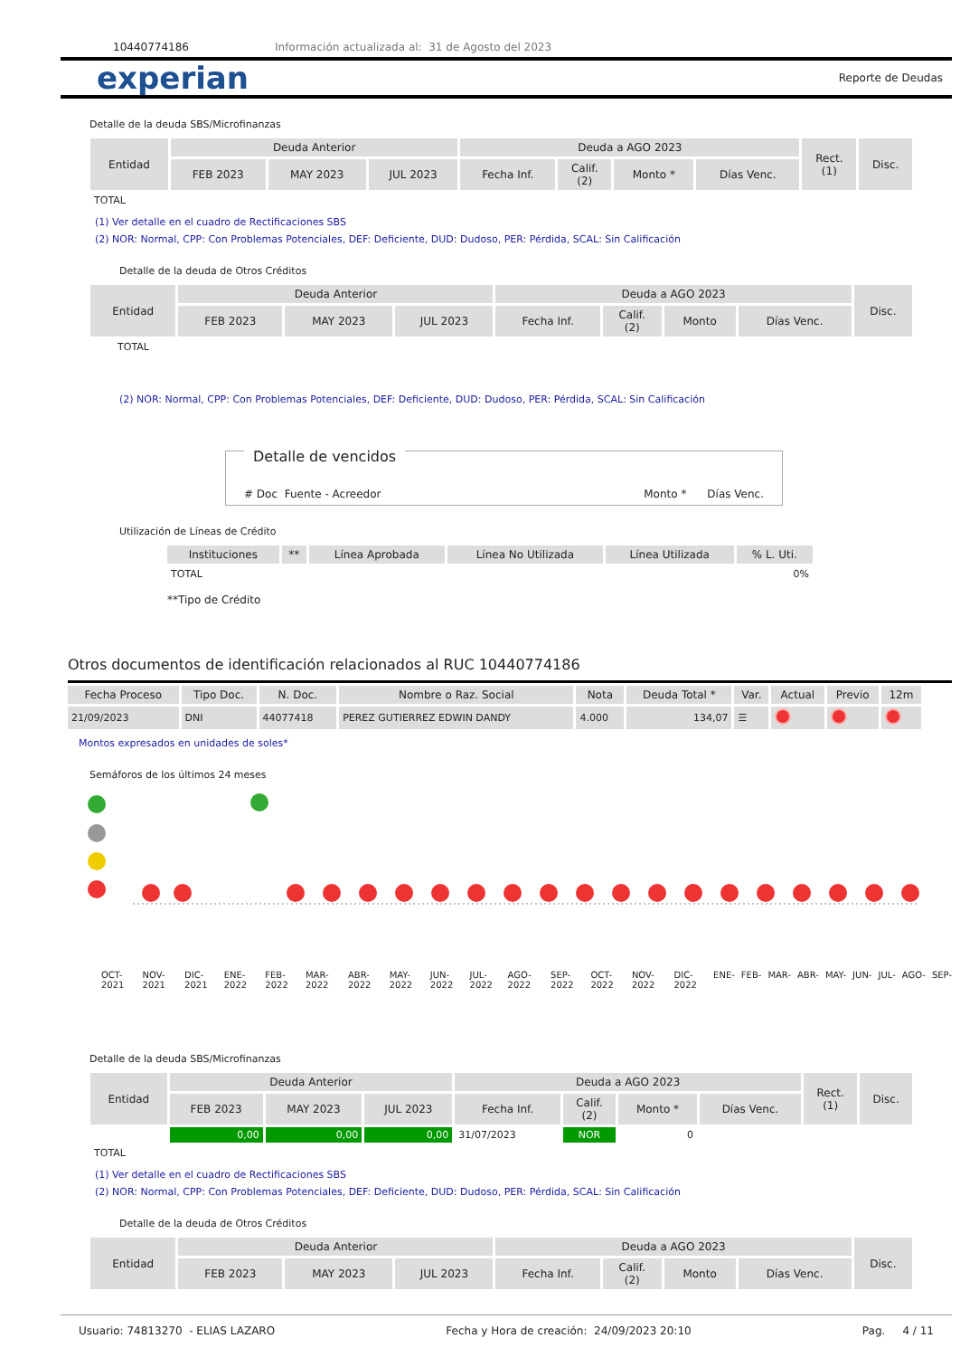10440774186 Información actualizada al: 31 de Agosto del 2023
experian Reporte de Deudas
Detalle de la deuda SBS/Microfinanzas
| Entidad | Deuda Anterior | | | Deuda a AGO 2023 | | | | Rect. (1) | Disc. |
| --- | --- | --- | --- | --- | --- | --- | --- | --- | --- |
| | FEB 2023 | MAY 2023 | JUL 2023 | Fecha Inf. | Calif. (2) | Monto * | Días Venc. | | |
| TOTAL | | | | | | | | | |
(1) Ver detalle en el cuadro de Rectificaciones SBS
(2) NOR: Normal, CPP: Con Problemas Potenciales, DEF: Deficiente, DUD: Dudoso, PER: Pérdida, SCAL: Sin Calificación
Detalle de la deuda de Otros Créditos
| Entidad | Deuda Anterior | | | Deuda a AGO 2023 | | | | Disc. |
| --- | --- | --- | --- | --- | --- | --- | --- | --- |
| | FEB 2023 | MAY 2023 | JUL 2023 | Fecha Inf. | Calif. (2) | Monto | Días Venc. | |
| TOTAL | | | | | | | | |
(2) NOR: Normal, CPP: Con Problemas Potenciales, DEF: Deficiente, DUD: Dudoso, PER: Pérdida, SCAL: Sin Calificación
Detalle de vencidos
# Doc Fuente - Acreedor Monto * Días Venc.
Utilización de Líneas de Crédito
| Instituciones | ** | Línea Aprobada | Línea No Utilizada | Línea Utilizada | % L. Uti. |
| --- | --- | --- | --- | --- | --- |
| TOTAL | | | | | 0% |
**Tipo de Crédito
Otros documentos de identificación relacionados al RUC 10440774186
| Fecha Proceso | Tipo Doc. | N. Doc. | Nombre o Raz. Social | Nota | Deuda Total * | Var. | Actual | Previo | 12m |
| --- | --- | --- | --- | --- | --- | --- | --- | --- | --- |
| 21/09/2023 | DNI | 44077418 | PEREZ GUTIERREZ EDWIN DANDY | 4.000 | 134,07 | ☰ | | | |
Montos expresados en unidades de soles*
Semáforos de los últimos 24 meses
OCT-2021 NOV-2021 DIC-2021 ENE-2022 FEB-2022 MAR-2022 ABR-2022 MAY-2022 JUN-2022 JUL-2022 AGO-2022 SEP-2022 OCT-2022 NOV-2022 DIC-2022 ENE- FEB- MAR- ABR- MAY- JUN- JUL- AGO- SEP-
Detalle de la deuda SBS/Microfinanzas
| Entidad | Deuda Anterior | | | Deuda a AGO 2023 | | | | Rect. (1) | Disc. |
| --- | --- | --- | --- | --- | --- | --- | --- | --- | --- |
| | FEB 2023 | MAY 2023 | JUL 2023 | Fecha Inf. | Calif. (2) | Monto * | Días Venc. | | |
| | 0,00 | 0,00 | 0,00 | 31/07/2023 | NOR | 0 | | | |
| TOTAL | | | | | | | | | |
(1) Ver detalle en el cuadro de Rectificaciones SBS
(2) NOR: Normal, CPP: Con Problemas Potenciales, DEF: Deficiente, DUD: Dudoso, PER: Pérdida, SCAL: Sin Calificación
Detalle de la deuda de Otros Créditos
| Entidad | Deuda Anterior | | | Deuda a AGO 2023 | | | | Disc. |
| --- | --- | --- | --- | --- | --- | --- | --- | --- |
| | FEB 2023 | MAY 2023 | JUL 2023 | Fecha Inf. | Calif. (2) | Monto | Días Venc. | |
Usuario: 74813270 - ELIAS LAZARO Fecha y Hora de creación: 24/09/2023 20:10 Pag. 4 / 11